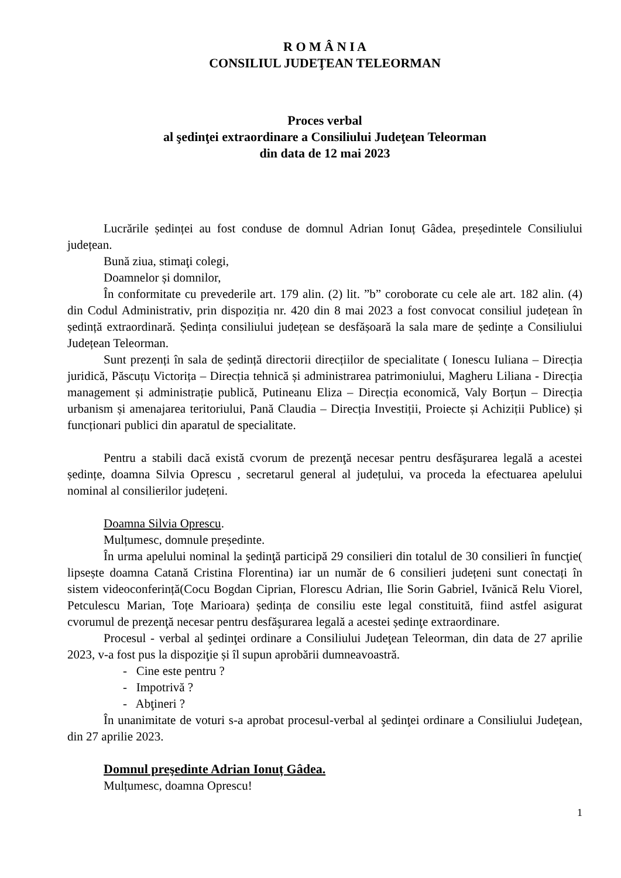R O M Â N I A
CONSILIUL JUDEŢEAN TELEORMAN
Proces verbal
al şedinţei extraordinare a Consiliului Judeţean Teleorman
din data de 12 mai 2023
Lucrările ședinței au fost conduse de domnul Adrian Ionuț Gâdea, președintele Consiliului județean.
Bună ziua, stimaţi colegi,
Doamnelor și domnilor,
În conformitate cu prevederile art. 179 alin. (2) lit. ”b” coroborate cu cele ale art. 182 alin. (4) din Codul Administrativ, prin dispoziția nr. 420 din 8 mai 2023 a fost convocat consiliul județean în ședință extraordinară. Ședința consiliului județean se desfășoară la sala mare de ședințe a Consiliului Județean Teleorman.
Sunt prezenți în sala de ședință directorii direcțiilor de specialitate ( Ionescu Iuliana – Direcția juridică, Păscuțu Victorița – Direcția tehnică și administrarea patrimoniului, Magheru Liliana - Direcția management și administrație publică, Putineanu Eliza – Direcția economică, Valy Borțun – Direcția urbanism și amenajarea teritoriului, Pană Claudia – Direcția Investiții, Proiecte și Achiziții Publice) și funcționari publici din aparatul de specialitate.
Pentru a stabili dacă există cvorum de prezenţă necesar pentru desfăşurarea legală a acestei ședințe, doamna Silvia Oprescu , secretarul general al județului, va proceda la efectuarea apelului nominal al consilierilor județeni.
Doamna Silvia Oprescu.
Mulțumesc, domnule președinte.
În urma apelului nominal la şedinţă participă 29 consilieri din totalul de 30 consilieri în funcţie( lipsește doamna Catană Cristina Florentina) iar un număr de 6 consilieri județeni sunt conectați în sistem videoconferință(Cocu Bogdan Ciprian, Florescu Adrian, Ilie Sorin Gabriel, Ivănică Relu Viorel, Petculescu Marian, Toțe Marioara) ședința de consiliu este legal constituită, fiind astfel asigurat cvorumul de prezenţă necesar pentru desfăşurarea legală a acestei ședinţe extraordinare.
Procesul - verbal al şedinţei ordinare a Consiliului Judeţean Teleorman, din data de 27 aprilie 2023, v-a fost pus la dispoziţie și îl supun aprobării dumneavoastră.
- Cine este pentru ?
- Impotrivă ?
- Abţineri ?
În unanimitate de voturi s-a aprobat procesul-verbal al şedinţei ordinare a Consiliului Judeţean, din 27 aprilie 2023.
Domnul preşedinte Adrian Ionuț Gâdea.
Mulțumesc, doamna Oprescu!
1